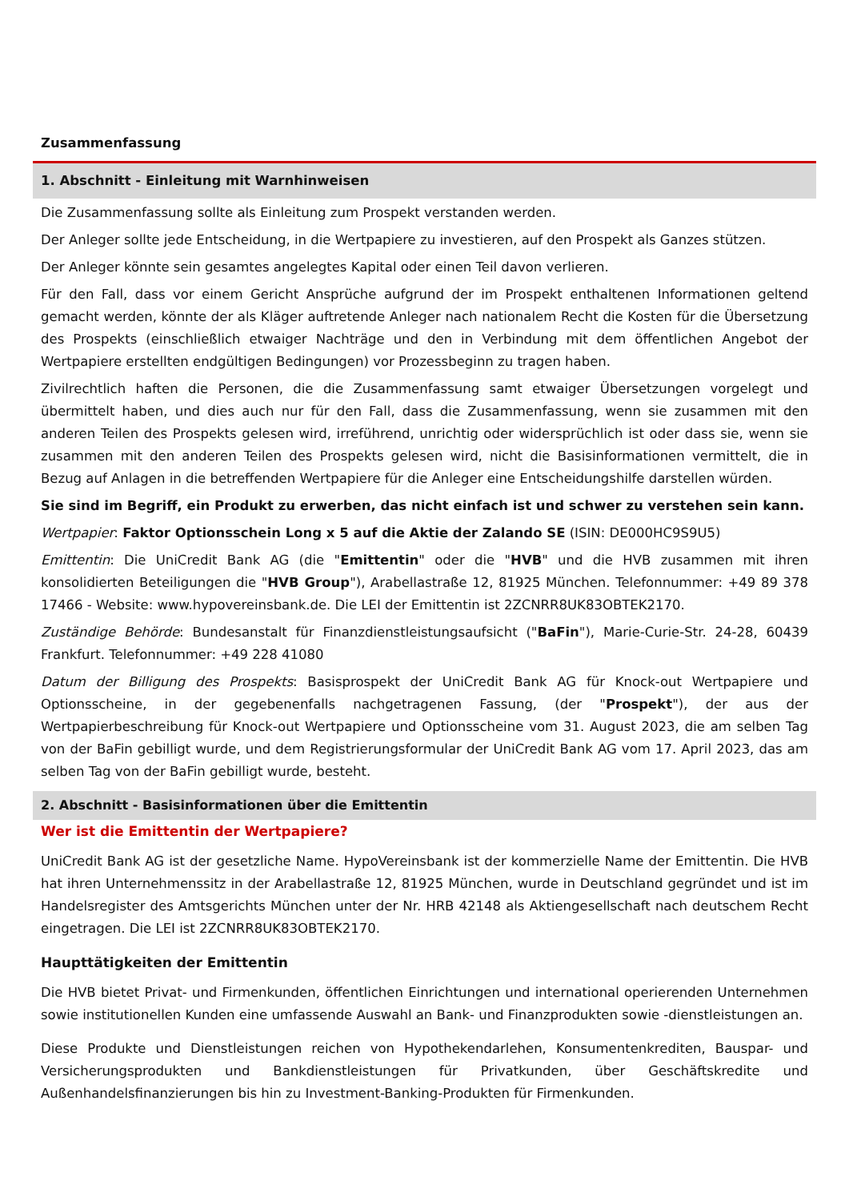Zusammenfassung
1. Abschnitt - Einleitung mit Warnhinweisen
Die Zusammenfassung sollte als Einleitung zum Prospekt verstanden werden.
Der Anleger sollte jede Entscheidung, in die Wertpapiere zu investieren, auf den Prospekt als Ganzes stützen.
Der Anleger könnte sein gesamtes angelegtes Kapital oder einen Teil davon verlieren.
Für den Fall, dass vor einem Gericht Ansprüche aufgrund der im Prospekt enthaltenen Informationen geltend gemacht werden, könnte der als Kläger auftretende Anleger nach nationalem Recht die Kosten für die Übersetzung des Prospekts (einschließlich etwaiger Nachträge und den in Verbindung mit dem öffentlichen Angebot der Wertpapiere erstellten endgültigen Bedingungen) vor Prozessbeginn zu tragen haben.
Zivilrechtlich haften die Personen, die die Zusammenfassung samt etwaiger Übersetzungen vorgelegt und übermittelt haben, und dies auch nur für den Fall, dass die Zusammenfassung, wenn sie zusammen mit den anderen Teilen des Prospekts gelesen wird, irreführend, unrichtig oder widersprüchlich ist oder dass sie, wenn sie zusammen mit den anderen Teilen des Prospekts gelesen wird, nicht die Basisinformationen vermittelt, die in Bezug auf Anlagen in die betreffenden Wertpapiere für die Anleger eine Entscheidungshilfe darstellen würden.
Sie sind im Begriff, ein Produkt zu erwerben, das nicht einfach ist und schwer zu verstehen sein kann.
Wertpapier: Faktor Optionsschein Long x 5 auf die Aktie der Zalando SE (ISIN: DE000HC9S9U5)
Emittentin: Die UniCredit Bank AG (die "Emittentin" oder die "HVB" und die HVB zusammen mit ihren konsolidierten Beteiligungen die "HVB Group"), Arabellastraße 12, 81925 München. Telefonnummer: +49 89 378 17466 - Website: www.hypovereinsbank.de. Die LEI der Emittentin ist 2ZCNRR8UK83OBTEK2170.
Zuständige Behörde: Bundesanstalt für Finanzdienstleistungsaufsicht ("BaFin"), Marie-Curie-Str. 24-28, 60439 Frankfurt. Telefonnummer: +49 228 41080
Datum der Billigung des Prospekts: Basisprospekt der UniCredit Bank AG für Knock-out Wertpapiere und Optionsscheine, in der gegebenenfalls nachgetragenen Fassung, (der "Prospekt"), der aus der Wertpapierbeschreibung für Knock-out Wertpapiere und Optionsscheine vom 31. August 2023, die am selben Tag von der BaFin gebilligt wurde, und dem Registrierungsformular der UniCredit Bank AG vom 17. April 2023, das am selben Tag von der BaFin gebilligt wurde, besteht.
2. Abschnitt - Basisinformationen über die Emittentin
Wer ist die Emittentin der Wertpapiere?
UniCredit Bank AG ist der gesetzliche Name. HypoVereinsbank ist der kommerzielle Name der Emittentin. Die HVB hat ihren Unternehmenssitz in der Arabellastraße 12, 81925 München, wurde in Deutschland gegründet und ist im Handelsregister des Amtsgerichts München unter der Nr. HRB 42148 als Aktiengesellschaft nach deutschem Recht eingetragen. Die LEI ist 2ZCNRR8UK83OBTEK2170.
Haupttätigkeiten der Emittentin
Die HVB bietet Privat- und Firmenkunden, öffentlichen Einrichtungen und international operierenden Unternehmen sowie institutionellen Kunden eine umfassende Auswahl an Bank- und Finanzprodukten sowie -dienstleistungen an.
Diese Produkte und Dienstleistungen reichen von Hypothekendarlehen, Konsumentenkrediten, Bauspar- und Versicherungsprodukten und Bankdienstleistungen für Privatkunden, über Geschäftskredite und Außenhandelsfinanzierungen bis hin zu Investment-Banking-Produkten für Firmenkunden.